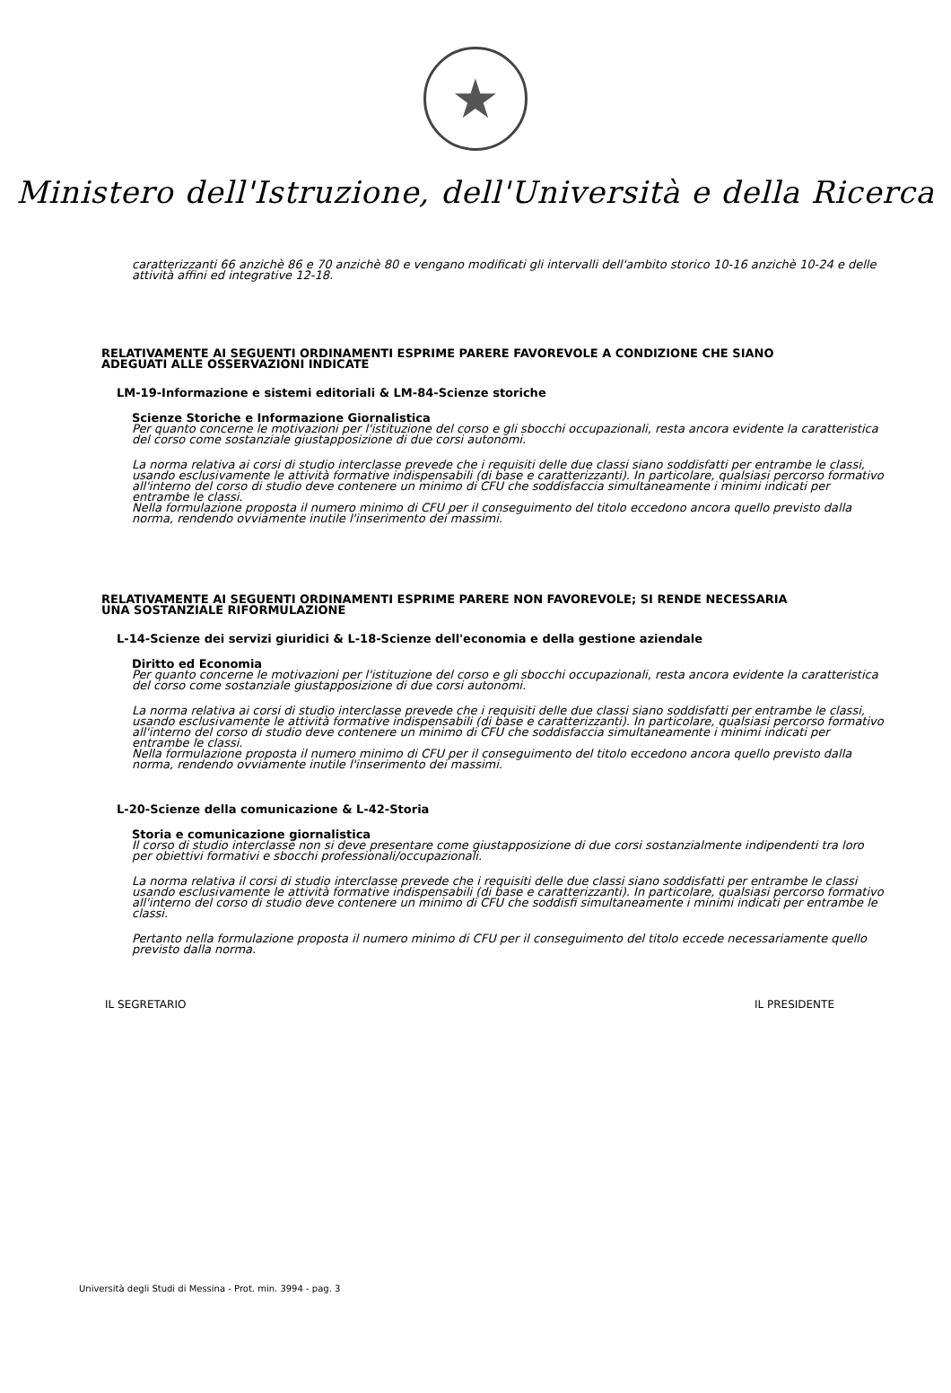★
Ministero dell'Istruzione, dell'Università e della Ricerca
caratterizzanti 66 anzichè 86 e 70 anzichè 80 e vengano modificati gli intervalli dell'ambito storico 10-16 anzichè 10-24 e delle attività affini ed integrative 12-18.
RELATIVAMENTE AI SEGUENTI ORDINAMENTI ESPRIME PARERE FAVOREVOLE A CONDIZIONE CHE SIANO ADEGUATI ALLE OSSERVAZIONI INDICATE
LM-19-Informazione e sistemi editoriali & LM-84-Scienze storiche
Scienze Storiche e Informazione Giornalistica
Per quanto concerne le motivazioni per l'istituzione del corso e gli sbocchi occupazionali, resta ancora evidente la caratteristica del corso come sostanziale giustapposizione di due corsi autonomi.
La norma relativa ai corsi di studio interclasse prevede che i requisiti delle due classi siano soddisfatti per entrambe le classi, usando esclusivamente le attività formative indispensabili (di base e caratterizzanti). In particolare, qualsiasi percorso formativo all'interno del corso di studio deve contenere un minimo di CFU che soddisfaccia simultaneamente i minimi indicati per entrambe le classi.
Nella formulazione proposta il numero minimo di CFU per il conseguimento del titolo eccedono ancora quello previsto dalla norma, rendendo ovviamente inutile l'inserimento dei massimi.
RELATIVAMENTE AI SEGUENTI ORDINAMENTI ESPRIME PARERE NON FAVOREVOLE; SI RENDE NECESSARIA UNA SOSTANZIALE RIFORMULAZIONE
L-14-Scienze dei servizi giuridici & L-18-Scienze dell'economia e della gestione aziendale
Diritto ed Economia
Per quanto concerne le motivazioni per l'istituzione del corso e gli sbocchi occupazionali, resta ancora evidente la caratteristica del corso come sostanziale giustapposizione di due corsi autonomi.
La norma relativa ai corsi di studio interclasse prevede che i requisiti delle due classi siano soddisfatti per entrambe le classi, usando esclusivamente le attività formative indispensabili (di base e caratterizzanti). In particolare, qualsiasi percorso formativo all'interno del corso di studio deve contenere un minimo di CFU che soddisfaccia simultaneamente i minimi indicati per entrambe le classi.
Nella formulazione proposta il numero minimo di CFU per il conseguimento del titolo eccedono ancora quello previsto dalla norma, rendendo ovviamente inutile l'inserimento dei massimi.
L-20-Scienze della comunicazione & L-42-Storia
Storia e comunicazione giornalistica
Il corso di studio interclasse non si deve presentare come giustapposizione di due corsi sostanzialmente indipendenti tra loro per obiettivi formativi e sbocchi professionali/occupazionali.
La norma relativa il corsi di studio interclasse prevede che i requisiti delle due classi siano soddisfatti per entrambe le classi usando esclusivamente le attività formative indispensabili (di base e caratterizzanti). In particolare, qualsiasi percorso formativo all'interno del corso di studio deve contenere un minimo di CFU che soddisfi simultaneamente i minimi indicati per entrambe le classi.
Pertanto nella formulazione proposta il numero minimo di CFU per il conseguimento del titolo eccede necessariamente quello previsto dalla norma.
IL SEGRETARIO IL PRESIDENTE
Università degli Studi di Messina - Prot. min. 3994 - pag. 3